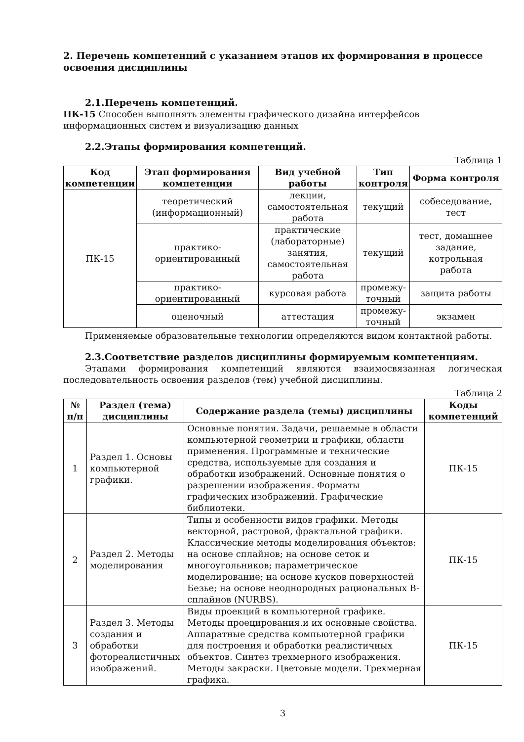2. Перечень компетенций с указанием этапов их формирования в процессе освоения дисциплины
2.1.Перечень компетенций.
ПК-15 Способен выполнять элементы графического дизайна интерфейсов информационных систем и визуализацию данных
2.2.Этапы формирования компетенций.
Таблица 1
| Код компетенции | Этап формирования компетенции | Вид учебной работы | Тип контроля | Форма контроля |
| --- | --- | --- | --- | --- |
| ПК-15 | теоретический (информационный) | лекции, самостоятельная работа | текущий | собеседование, тест |
| | практико-ориентированный | практические (лабораторные) занятия, самостоятельная работа | текущий | тест, домашнее задание, котрольная работа |
| | практико-ориентированный | курсовая работа | промежу-точный | защита работы |
| | оценочный | аттестация | промежу-точный | экзамен |
Применяемые образовательные технологии определяются видом контактной работы.
2.3.Соответствие разделов дисциплины формируемым компетенциям.
Этапами формирования компетенций являются взаимосвязанная логическая последовательность освоения разделов (тем) учебной дисциплины.
Таблица 2
| № п/п | Раздел (тема) дисциплины | Содержание раздела (темы) дисциплины | Коды компетенций |
| --- | --- | --- | --- |
| 1 | Раздел 1. Основы компьютерной графики. | Основные понятия. Задачи, решаемые в области компьютерной геометрии и графики, области применения. Программные и технические средства, используемые для создания и обработки изображений. Основные понятия о разрешении изображения. Форматы графических изображений. Графические библиотеки. | ПК-15 |
| 2 | Раздел 2. Методы моделирования | Типы и особенности видов графики. Методы векторной, растровой, фрактальной графики. Классические методы моделирования объектов: на основе сплайнов; на основе сеток и многоугольников; параметрическое моделирование; на основе кусков поверхностей Безье; на основе неоднородных рациональных B-сплайнов (NURBS). | ПК-15 |
| 3 | Раздел 3. Методы создания и обработки фотореалистичных изображений. | Виды проекций в компьютерной графике. Методы проецирования.и их основные свойства. Аппаратные средства компьютерной графики для построения и обработки реалистичных объектов. Синтез трехмерного изображения. Методы закраски. Цветовые модели. Трехмерная графика. | ПК-15 |
3